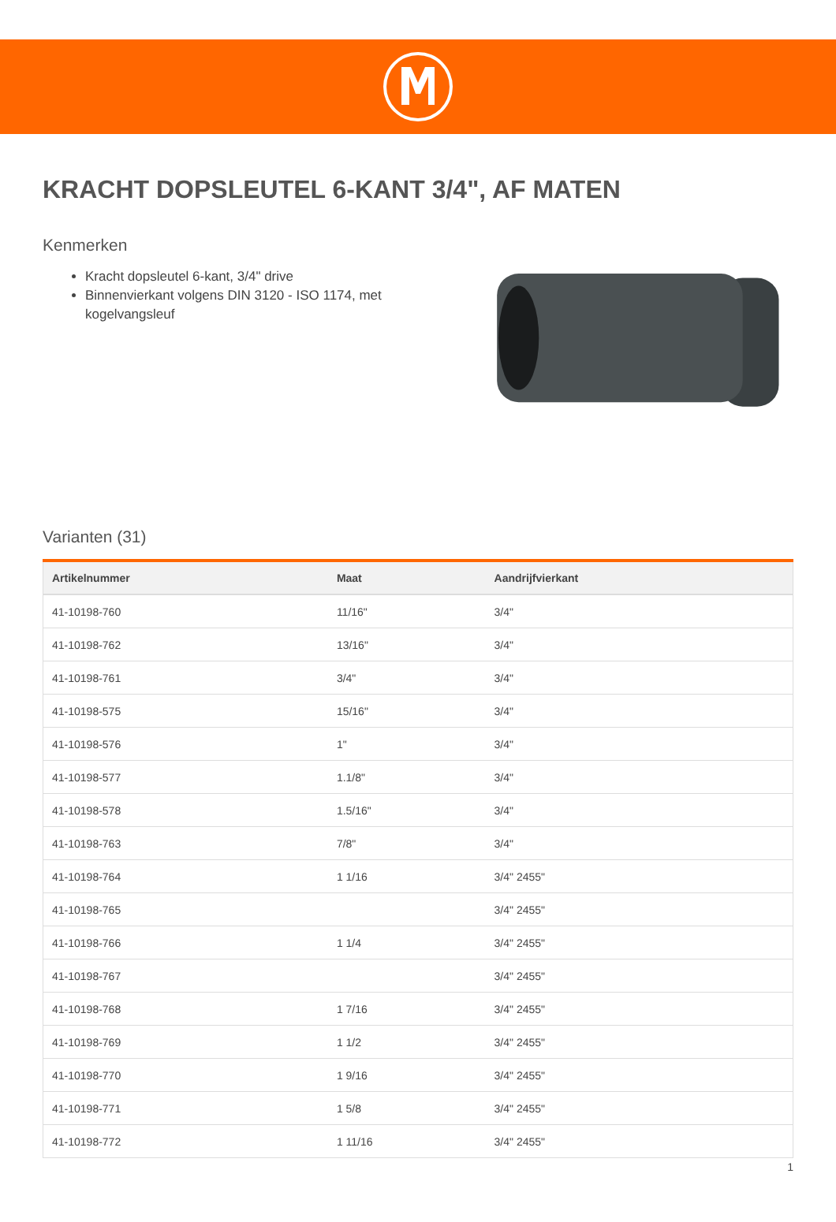KRACHT DOPSLEUTEL 6-KANT 3/4", AF MATEN
Kenmerken
Kracht dopsleutel 6-kant, 3/4" drive
Binnenvierkant volgens DIN 3120 - ISO 1174, met kogelvangsleuf
Varianten (31)
| Artikelnummer | Maat | Aandrijfvierkant |
| --- | --- | --- |
| 41-10198-760 | 11/16" | 3/4" |
| 41-10198-762 | 13/16" | 3/4" |
| 41-10198-761 | 3/4" | 3/4" |
| 41-10198-575 | 15/16" | 3/4" |
| 41-10198-576 | 1" | 3/4" |
| 41-10198-577 | 1.1/8" | 3/4" |
| 41-10198-578 | 1.5/16" | 3/4" |
| 41-10198-763 | 7/8" | 3/4" |
| 41-10198-764 | 1 1/16 | 3/4" 2455" |
| 41-10198-765 | | 3/4" 2455" |
| 41-10198-766 | 1 1/4 | 3/4" 2455" |
| 41-10198-767 | | 3/4" 2455" |
| 41-10198-768 | 1 7/16 | 3/4" 2455" |
| 41-10198-769 | 1 1/2 | 3/4" 2455" |
| 41-10198-770 | 1 9/16 | 3/4" 2455" |
| 41-10198-771 | 1 5/8 | 3/4" 2455" |
| 41-10198-772 | 1 11/16 | 3/4" 2455" |
1